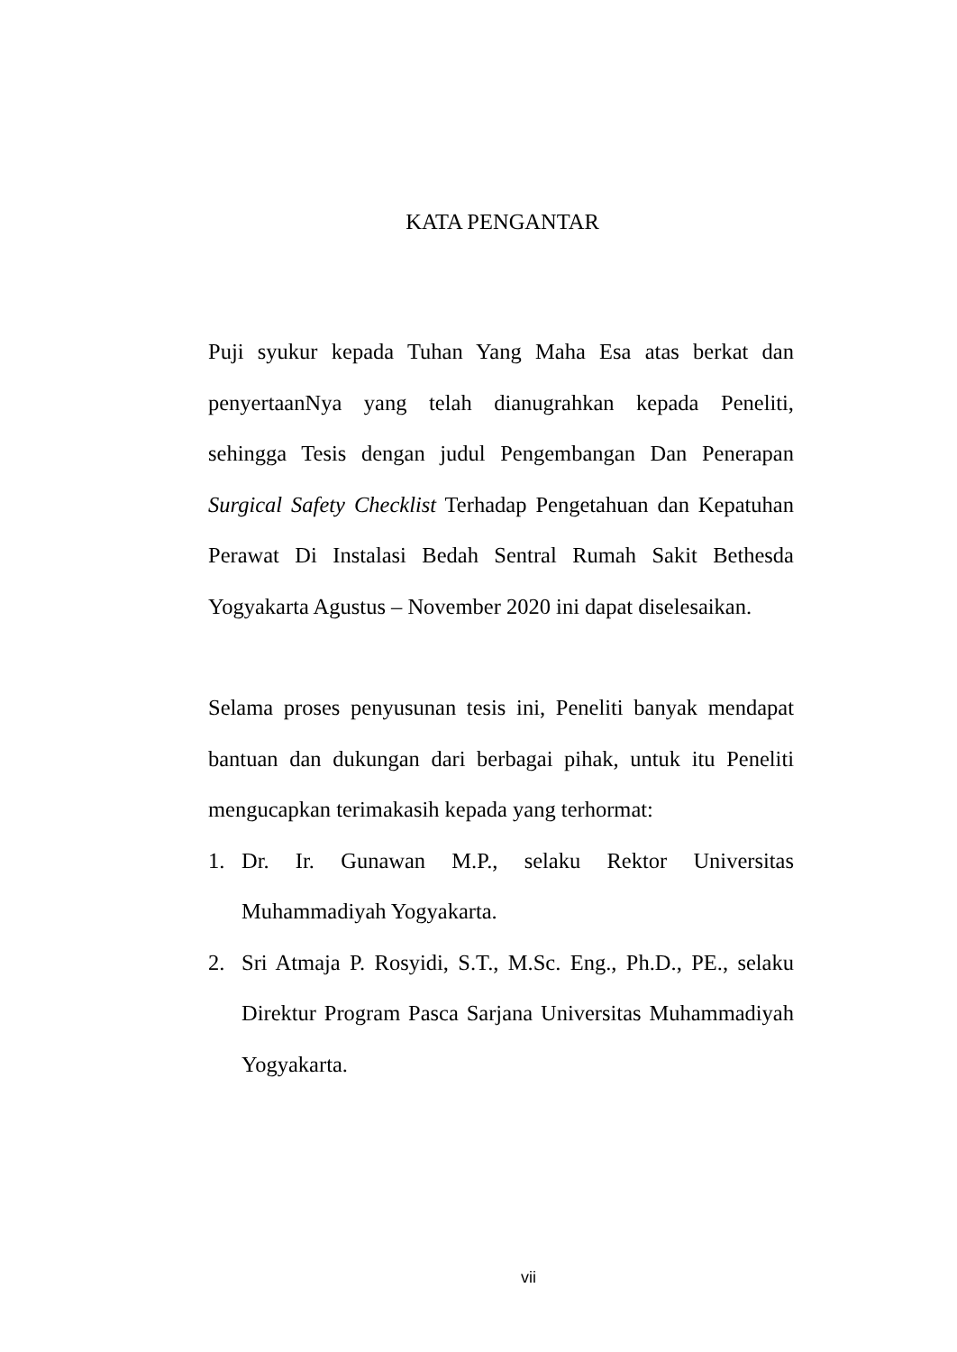KATA PENGANTAR
Puji syukur kepada Tuhan Yang Maha Esa atas berkat dan penyertaanNya yang telah dianugrahkan kepada Peneliti, sehingga Tesis dengan judul Pengembangan Dan Penerapan Surgical Safety Checklist Terhadap Pengetahuan dan Kepatuhan Perawat Di Instalasi Bedah Sentral Rumah Sakit Bethesda Yogyakarta Agustus – November 2020 ini dapat diselesaikan.
Selama proses penyusunan tesis ini, Peneliti banyak mendapat bantuan dan dukungan dari berbagai pihak, untuk itu Peneliti mengucapkan terimakasih kepada yang terhormat:
1. Dr. Ir. Gunawan M.P., selaku Rektor Universitas Muhammadiyah Yogyakarta.
2. Sri Atmaja P. Rosyidi, S.T., M.Sc. Eng., Ph.D., PE., selaku Direktur Program Pasca Sarjana Universitas Muhammadiyah Yogyakarta.
vii